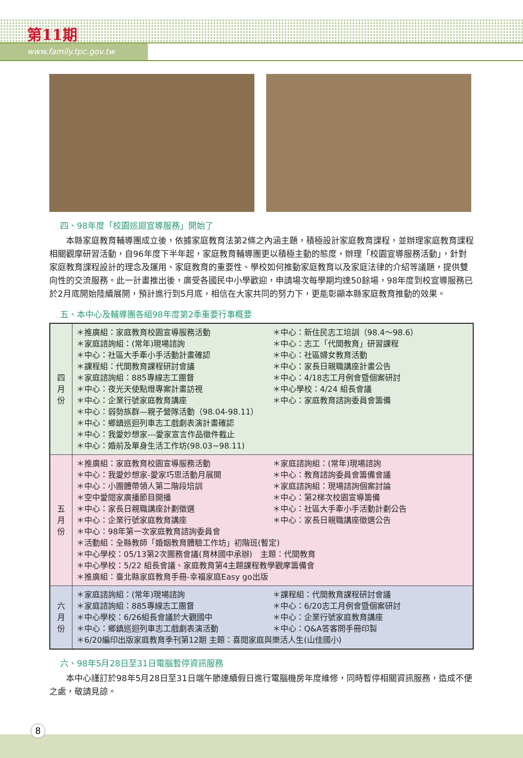第11期
www.family.tpc.gov.tw
四、98年度「校園巡迴宣導服務」開始了
　　本縣家庭教育輔導團成立後，依據家庭教育法第2條之內涵主題，積極設計家庭教育課程，並辦理家庭教育課程相關觀摩研習活動，自96年度下半年起，家庭教育輔導團更以積極主動的態度，辦理「校園宣導服務活動」，針對家庭教育課程設計的理念及運用、家庭教育的重要性、學校如何推動家庭教育以及家庭法律的介紹等議題，提供雙向性的交流服務。此一計畫推出後，廣受各國民中小學歡迎，申請場次每學期均達50餘場，98年度到校宣導服務已於2月底開始陸續展開，預計進行到5月底，相信在大家共同的努力下，更能彰顯本縣家庭教育推動的效果。
五、本中心及輔導團各組98年度第2季重要行事概要
| 四 月 份 | ＊推廣組：家庭教育校園宣導服務活動 ＊家庭諮詢組：(常年)現場諮詢 ＊中心：社區大手牽小手活動計畫確認 ＊課程組：代間教育課程研討會議 ＊家庭諮詢組：885專線志工團督 ＊中心：夜光天使點燈專案計畫訪視 ＊中心：企業行號家庭教育講座 ＊中心：弱勢族群—親子營隊活動（98.04-98.11） ＊中心：鄉鎮巡迴列車志工戲劇表演計畫確認 ＊中心：我愛妙想家---愛家宣言作品徵件截止 ＊中心：婚前及單身生活工作坊(98.03~98.11) ＊中心：新住民志工培訓（98.4～98.6） ＊中心：志工「代間教育」研習課程 ＊中心：社區婦女教育活動 ＊中心：家長日親職講座計畫公告 ＊中心：4/18志工月例會暨個案研討 ＊中心學校：4/24 組長會議 ＊中心：家庭教育諮詢委員會籌備 |
| 五 月 份 | ＊推廣組：家庭教育校園宣導服務活動 ＊中心：我愛妙想家-愛家巧思活動月展開 ＊中心：小團體帶領人第二階段培訓 ＊空中愛閱家廣播節目開播 ＊中心：家長日親職講座計劃徵選 ＊中心：企業行號家庭教育講座 ＊家庭諮詢組：(常年)現場諮詢 ＊中心：教育諮詢委員會籌備會議 ＊家庭諮詢組：現場諮詢個案討論 ＊中心：第2梯次校園宣導籌備 ＊中心：社區大手牽小手活動計劃公告 ＊中心：家長日親職講座徵選公告 ＊中心：98年第一次家庭教育諮詢委員會 ＊活動組：全縣教師「婚姻教育體驗工作坊」初階班(暫定) ＊中心學校：05/13第2次團務會議(育林國中承辦) 主題：代間教育 ＊中心學校：5/22 組長會議、家庭教育第4主題課程教學觀摩籌備會 ＊推廣組：臺北縣家庭教育手冊-幸福家庭Easy go出版 |
| 六 月 份 | ＊家庭諮詢組：(常年)現場諮詢 ＊家庭諮詢組：885專線志工團督 ＊中心學校：6/26組長會議於大觀國中 ＊中心：鄉鎮巡迴列車志工戲劇表演活動 ＊課程組：代間教育課程研討會議 ＊中心：6/20志工月例會暨個案研討 ＊中心：企業行號家庭教育講座 ＊中心：Q&A答客問手冊印製 ＊6/20編印出版家庭教育季刊第12期 主題：喜閱家庭與樂活人生(山佳國小) |
六、98年5月28日至31日電腦暫停資訊服務
　　本中心謹訂於98年5月28日至31日端午節連續假日進行電腦機房年度維修，同時暫停相關資訊服務，造成不便之處，敬請見諒。
8